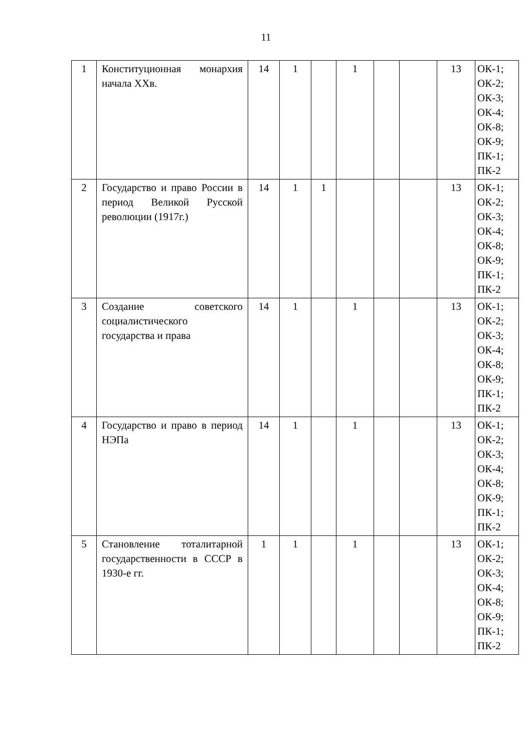11
| 1 | Конституционная монархия начала XXв. | 14 | 1 | | 1 | | | 13 | ОК-1; ОК-2; ОК-3; ОК-4; ОК-8; ОК-9; ПК-1; ПК-2 |
| 2 | Государство и право России в период Великой Русской революции (1917г.) | 14 | 1 | 1 | | | | 13 | ОК-1; ОК-2; ОК-3; ОК-4; ОК-8; ОК-9; ПК-1; ПК-2 |
| 3 | Создание советского социалистического государства и права | 14 | 1 | | 1 | | | 13 | ОК-1; ОК-2; ОК-3; ОК-4; ОК-8; ОК-9; ПК-1; ПК-2 |
| 4 | Государство и право в период НЭПа | 14 | 1 | | 1 | | | 13 | ОК-1; ОК-2; ОК-3; ОК-4; ОК-8; ОК-9; ПК-1; ПК-2 |
| 5 | Становление тоталитарной государственности в СССР в 1930-е гг. | 1 | 1 | | 1 | | | 13 | ОК-1; ОК-2; ОК-3; ОК-4; ОК-8; ОК-9; ПК-1; ПК-2 |